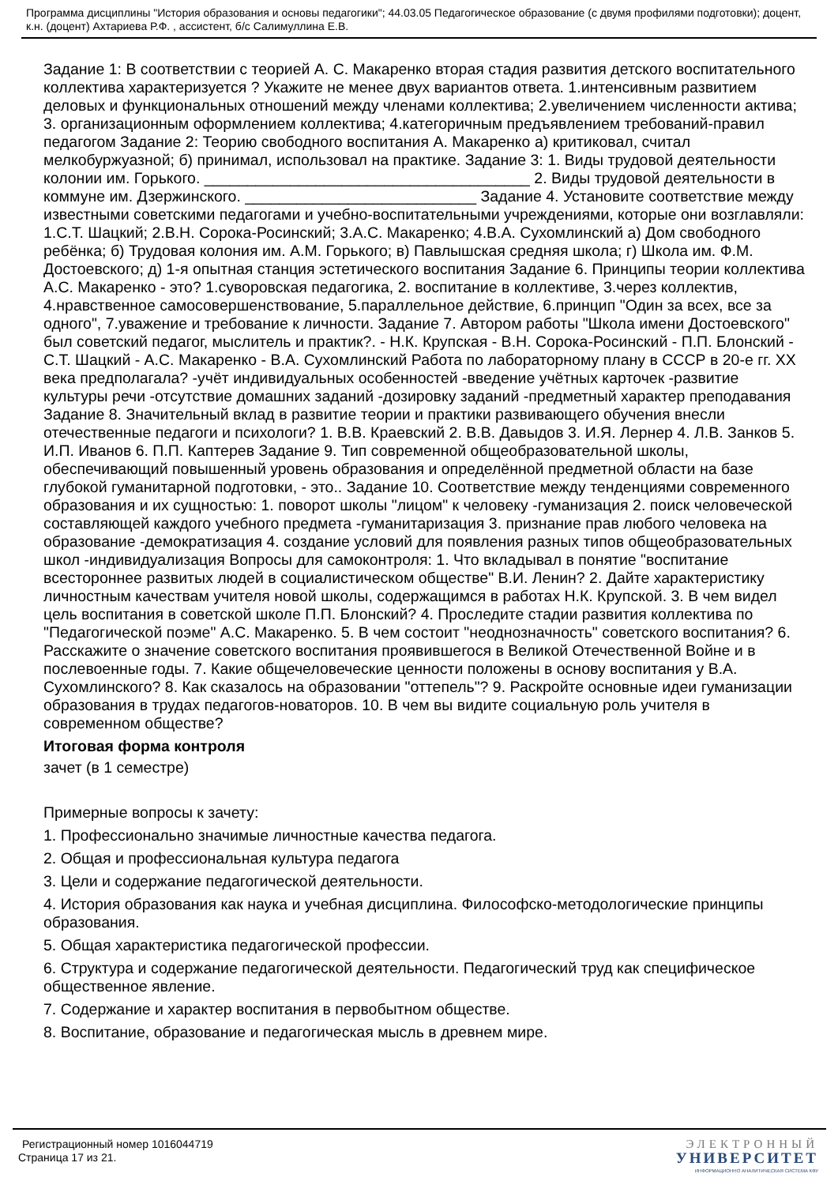Программа дисциплины "История образования и основы педагогики"; 44.03.05 Педагогическое образование (с двумя профилями подготовки); доцент, к.н. (доцент) Ахтариева Р.Ф. , ассистент, б/с Салимуллина Е.В.
Задание 1: В соответствии с теорией А. С. Макаренко вторая стадия развития детского воспитательного коллектива характеризуется ? Укажите не менее двух вариантов ответа. 1.интенсивным развитием деловых и функциональных отношений между членами коллектива; 2.увеличением численности актива; 3. организационным оформлением коллектива; 4.категоричным предъявлением требований-правил педагогом Задание 2: Теорию свободного воспитания А. Макаренко а) критиковал, считал мелкобуржуазной; б) принимал, использовал на практике. Задание 3: 1. Виды трудовой деятельности колонии им. Горького. ______________________________________ 2. Виды трудовой деятельности в коммуне им. Дзержинского. ___________________________ Задание 4. Установите соответствие между известными советскими педагогами и учебно-воспитательными учреждениями, которые они возглавляли: 1.С.Т. Шацкий; 2.В.Н. Сорока-Росинский; 3.А.С. Макаренко; 4.В.А. Сухомлинский а) Дом свободного ребёнка; б) Трудовая колония им. А.М. Горького; в) Павлышская средняя школа; г) Школа им. Ф.М. Достоевского; д) 1-я опытная станция эстетического воспитания Задание 6. Принципы теории коллектива А.С. Макаренко - это? 1.суворовская педагогика, 2. воспитание в коллективе, 3.через коллектив, 4.нравственное самосовершенствование, 5.параллельное действие, 6.принцип "Один за всех, все за одного", 7.уважение и требование к личности. Задание 7. Автором работы "Школа имени Достоевского" был советский педагог, мыслитель и практик?. - Н.К. Крупская - В.Н. Сорока-Росинский - П.П. Блонский - С.Т. Шацкий - А.С. Макаренко - В.А. Сухомлинский Работа по лабораторному плану в СССР в 20-е гг. XX века предполагала? -учёт индивидуальных особенностей -введение учётных карточек -развитие культуры речи -отсутствие домашних заданий -дозировку заданий -предметный характер преподавания Задание 8. Значительный вклад в развитие теории и практики развивающего обучения внесли отечественные педагоги и психологи? 1. В.В. Краевский 2. В.В. Давыдов 3. И.Я. Лернер 4. Л.В. Занков 5. И.П. Иванов 6. П.П. Каптерев Задание 9. Тип современной общеобразовательной школы, обеспечивающий повышенный уровень образования и определённой предметной области на базе глубокой гуманитарной подготовки, - это.. Задание 10. Соответствие между тенденциями современного образования и их сущностью: 1. поворот школы "лицом" к человеку -гуманизация 2. поиск человеческой составляющей каждого учебного предмета -гуманитаризация 3. признание прав любого человека на образование -демократизация 4. создание условий для появления разных типов общеобразовательных школ -индивидуализация Вопросы для самоконтроля: 1. Что вкладывал в понятие "воспитание всестороннее развитых людей в социалистическом обществе" В.И. Ленин? 2. Дайте характеристику личностным качествам учителя новой школы, содержащимся в работах Н.К. Крупской. 3. В чем видел цель воспитания в советской школе П.П. Блонский? 4. Проследите стадии развития коллектива по "Педагогической поэме" А.С. Макаренко. 5. В чем состоит "неоднозначность" советского воспитания? 6. Расскажите о значение советского воспитания проявившегося в Великой Отечественной Войне и в послевоенные годы. 7. Какие общечеловеческие ценности положены в основу воспитания у В.А. Сухомлинского? 8. Как сказалось на образовании "оттепель"? 9. Раскройте основные идеи гуманизации образования в трудах педагогов-новаторов. 10. В чем вы видите социальную роль учителя в современном обществе?
Итоговая форма контроля
зачет (в 1 семестре)
Примерные вопросы к зачету:
1. Профессионально значимые личностные качества педагога.
2. Общая и профессиональная культура педагога
3. Цели и содержание педагогической деятельности.
4. История образования как наука и учебная дисциплина. Философско-методологические принципы образования.
5. Общая характеристика педагогической профессии.
6. Структура и содержание педагогической деятельности. Педагогический труд как специфическое общественное явление.
7. Содержание и характер воспитания в первобытном обществе.
8. Воспитание, образование и педагогическая мысль в древнем мире.
Регистрационный номер 1016044719
Страница 17 из 21.
ЭЛЕКТРОННЫЙ
УНИВЕРСИТЕТ
ИНФОРМАЦИОННО АНАЛИТИЧЕСКАЯ СИСТЕМА КФУ